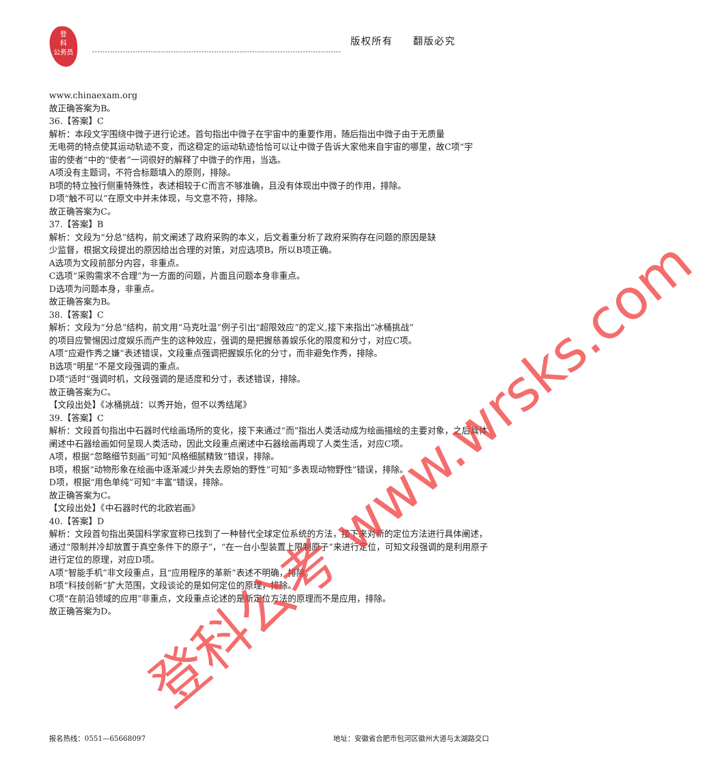登
科
公务员
版权所有 翻版必究
www.chinaexam.org
故正确答案为B。
36.【答案】C
解析：本段文字围绕中微子进行论述。首句指出中微子在宇宙中的重要作用，随后指出中微子由于无质量
无电荷的特点使其运动轨迹不变，而这稳定的运动轨迹恰恰可以让中微子告诉大家他来自宇宙的哪里，故C项“宇
宙的使者”中的“使者”一词很好的解释了中微子的作用，当选。
A项没有主题词，不符合标题填入的原则，排除。
B项的特立独行侧重特殊性，表述相较于C而言不够准确，且没有体现出中微子的作用，排除。
D项“触不可以”在原文中并未体现，与文意不符，排除。
故正确答案为C。
37.【答案】B
解析：文段为“分总”结构，前文阐述了政府采购的本义，后文着重分析了政府采购存在问题的原因是缺
少监督，根据文段提出的原因给出合理的对策，对应选项B，所以B项正确。
A选项为文段前部分内容，非重点。
C选项“采购需求不合理”为一方面的问题，片面且问题本身非重点。
D选项为问题本身，非重点。
故正确答案为B。
38.【答案】C
解析：文段为“分总”结构，前文用“马克吐温”例子引出“超限效应”的定义,接下来指出“冰桶挑战”
的项目应警惕因过度娱乐而产生的这种效应，强调的是把握慈善娱乐化的限度和分寸，对应C项。
A项“应避作秀之嫌”表述错误，文段重点强调把握娱乐化的分寸，而非避免作秀，排除。
B选项“明星”不是文段强调的重点。
D项“适时”强调时机，文段强调的是适度和分寸，表述错误，排除。
故正确答案为C。
【文段出处】《冰桶挑战：以秀开始，但不以秀结尾》
39.【答案】C
解析：文段首句指出中石器时代绘画场所的变化，接下来通过“而”指出人类活动成为绘画描绘的主要对象，之后具体阐述中石器绘画如何呈现人类活动，因此文段重点阐述中石器绘画再现了人类生活，对应C项。
A项，根据“忽略细节刻画”可知“风格细腻精致”错误，排除。
B项，根据“动物形象在绘画中逐渐减少并失去原始的野性”可知“多表现动物野性”错误，排除。
D项，根据“用色单纯”可知“丰富”错误，排除。
故正确答案为C。
【文段出处】《中石器时代的北欧岩画》
40.【答案】D
解析：文段首句指出英国科学家宣称已找到了一种替代全球定位系统的方法，接下来对新的定位方法进行具体阐述，通过“限制并冷却放置于真空条件下的原子”，“在一台小型装置上限制原子”来进行定位，可知文段强调的是利用原子进行定位的原理，对应D项。
A项“智能手机”非文段重点，且“应用程序的革新”表述不明确，排除。
B项“科技创新”扩大范围，文段谈论的是如何定位的原理，排除。
C项“在前沿领域的应用”非重点，文段重点论述的是新定位方法的原理而不是应用，排除。
故正确答案为D。
登科公考 www.wrsks.com
报名热线：0551—65668097 地址：安徽省合肥市包河区徽州大道与太湖路交口